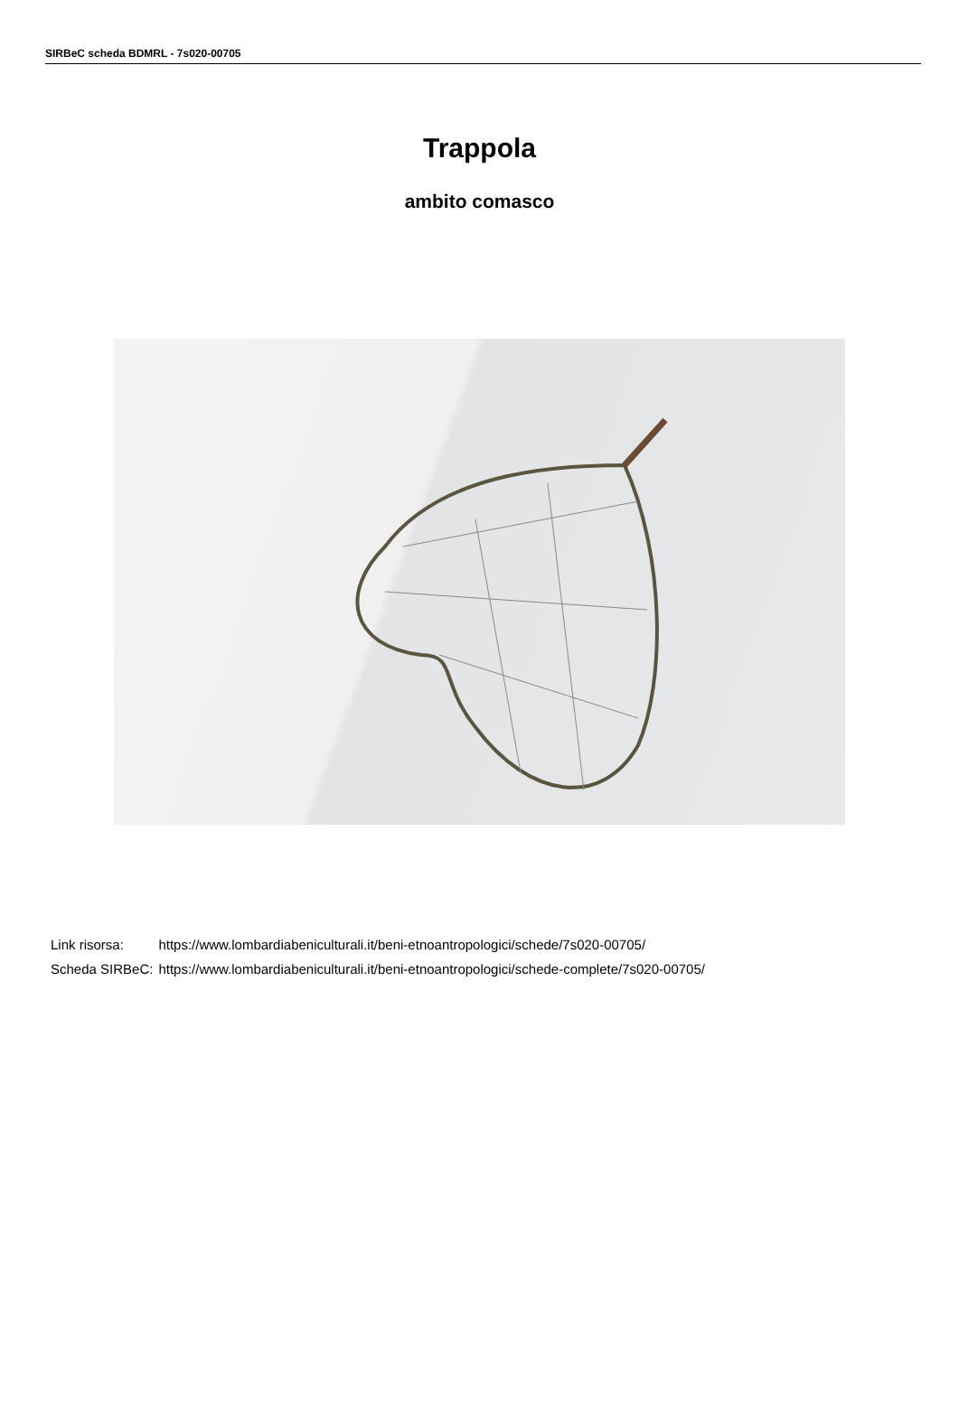SIRBeC scheda BDMRL - 7s020-00705
Trappola
ambito comasco
| Link risorsa: | https://www.lombardiabeniculturali.it/beni-etnoantropologici/schede/7s020-00705/ |
| Scheda SIRBeC: | https://www.lombardiabeniculturali.it/beni-etnoantropologici/schede-complete/7s020-00705/ |